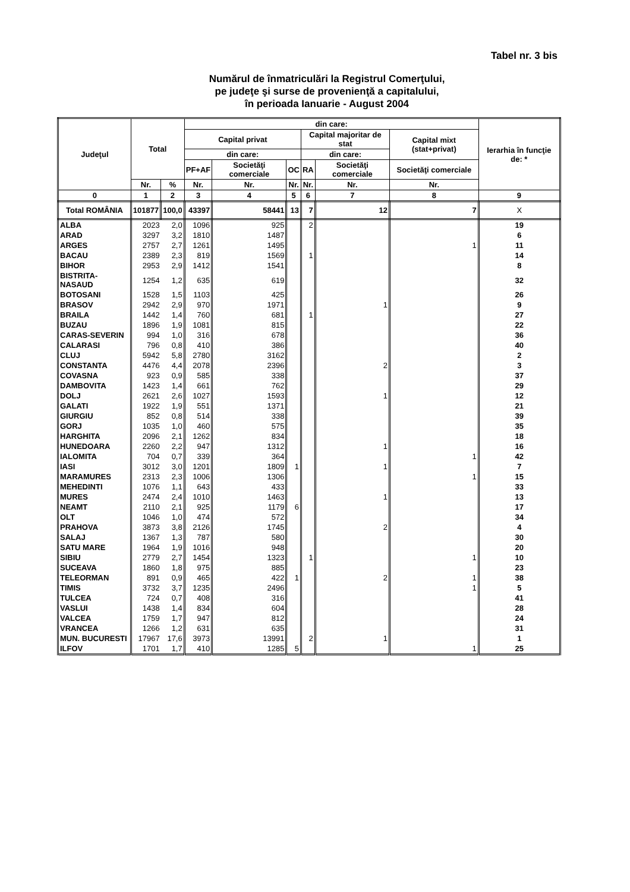Tabel nr. 3 bis
Numărul de înmatriculări la Registrul Comerţului,
pe judeţe şi surse de provenienţă a capitalului,
în perioada Ianuarie - August 2004
| Judeţul | Total | | din care: | | | | | | Ierarhia în funcţie de: * |
| --- | --- | --- | --- | --- | --- | --- | --- | --- | --- |
| | | | Capital privat | | | Capital majoritar de stat | | Capital mixt (stat+privat) | |
| | | | din care: | | | din care: | | | |
| | | | PF+AF | Societăţi comerciale | OC | RA | Societăţi comerciale | Societăţi comerciale | |
| | Nr. | % | Nr. | Nr. | Nr. | Nr. | Nr. | Nr. | |
| 0 | 1 | 2 | 3 | 4 | 5 | 6 | 7 | 8 | 9 |
| Total ROMÂNIA | 101877 | 100,0 | 43397 | 58441 | 13 | 7 | 12 | 7 | X |
| ALBA | 2023 | 2,0 | 1096 | 925 | | 2 | | | 19 |
| ARAD | 3297 | 3,2 | 1810 | 1487 | | | | | 6 |
| ARGES | 2757 | 2,7 | 1261 | 1495 | | | | 1 | 11 |
| BACAU | 2389 | 2,3 | 819 | 1569 | | 1 | | | 14 |
| BIHOR | 2953 | 2,9 | 1412 | 1541 | | | | | 8 |
| BISTRITA-NASAUD | 1254 | 1,2 | 635 | 619 | | | | | 32 |
| BOTOSANI | 1528 | 1,5 | 1103 | 425 | | | | | 26 |
| BRASOV | 2942 | 2,9 | 970 | 1971 | | | 1 | | 9 |
| BRAILA | 1442 | 1,4 | 760 | 681 | | 1 | | | 27 |
| BUZAU | 1896 | 1,9 | 1081 | 815 | | | | | 22 |
| CARAS-SEVERIN | 994 | 1,0 | 316 | 678 | | | | | 36 |
| CALARASI | 796 | 0,8 | 410 | 386 | | | | | 40 |
| CLUJ | 5942 | 5,8 | 2780 | 3162 | | | | | 2 |
| CONSTANTA | 4476 | 4,4 | 2078 | 2396 | | | 2 | | 3 |
| COVASNA | 923 | 0,9 | 585 | 338 | | | | | 37 |
| DAMBOVITA | 1423 | 1,4 | 661 | 762 | | | | | 29 |
| DOLJ | 2621 | 2,6 | 1027 | 1593 | | | 1 | | 12 |
| GALATI | 1922 | 1,9 | 551 | 1371 | | | | | 21 |
| GIURGIU | 852 | 0,8 | 514 | 338 | | | | | 39 |
| GORJ | 1035 | 1,0 | 460 | 575 | | | | | 35 |
| HARGHITA | 2096 | 2,1 | 1262 | 834 | | | | | 18 |
| HUNEDOARA | 2260 | 2,2 | 947 | 1312 | | | 1 | | 16 |
| IALOMITA | 704 | 0,7 | 339 | 364 | | | | 1 | 42 |
| IASI | 3012 | 3,0 | 1201 | 1809 | 1 | | 1 | | 7 |
| MARAMURES | 2313 | 2,3 | 1006 | 1306 | | | | 1 | 15 |
| MEHEDINTI | 1076 | 1,1 | 643 | 433 | | | | | 33 |
| MURES | 2474 | 2,4 | 1010 | 1463 | | | 1 | | 13 |
| NEAMT | 2110 | 2,1 | 925 | 1179 | 6 | | | | 17 |
| OLT | 1046 | 1,0 | 474 | 572 | | | | | 34 |
| PRAHOVA | 3873 | 3,8 | 2126 | 1745 | | | 2 | | 4 |
| SALAJ | 1367 | 1,3 | 787 | 580 | | | | | 30 |
| SATU MARE | 1964 | 1,9 | 1016 | 948 | | | | | 20 |
| SIBIU | 2779 | 2,7 | 1454 | 1323 | | 1 | | 1 | 10 |
| SUCEAVA | 1860 | 1,8 | 975 | 885 | | | | | 23 |
| TELEORMAN | 891 | 0,9 | 465 | 422 | 1 | | 2 | 1 | 38 |
| TIMIS | 3732 | 3,7 | 1235 | 2496 | | | | 1 | 5 |
| TULCEA | 724 | 0,7 | 408 | 316 | | | | | 41 |
| VASLUI | 1438 | 1,4 | 834 | 604 | | | | | 28 |
| VALCEA | 1759 | 1,7 | 947 | 812 | | | | | 24 |
| VRANCEA | 1266 | 1,2 | 631 | 635 | | | | | 31 |
| MUN. BUCURESTI | 17967 | 17,6 | 3973 | 13991 | | 2 | 1 | | 1 |
| ILFOV | 1701 | 1,7 | 410 | 1285 | 5 | | | 1 | 25 |